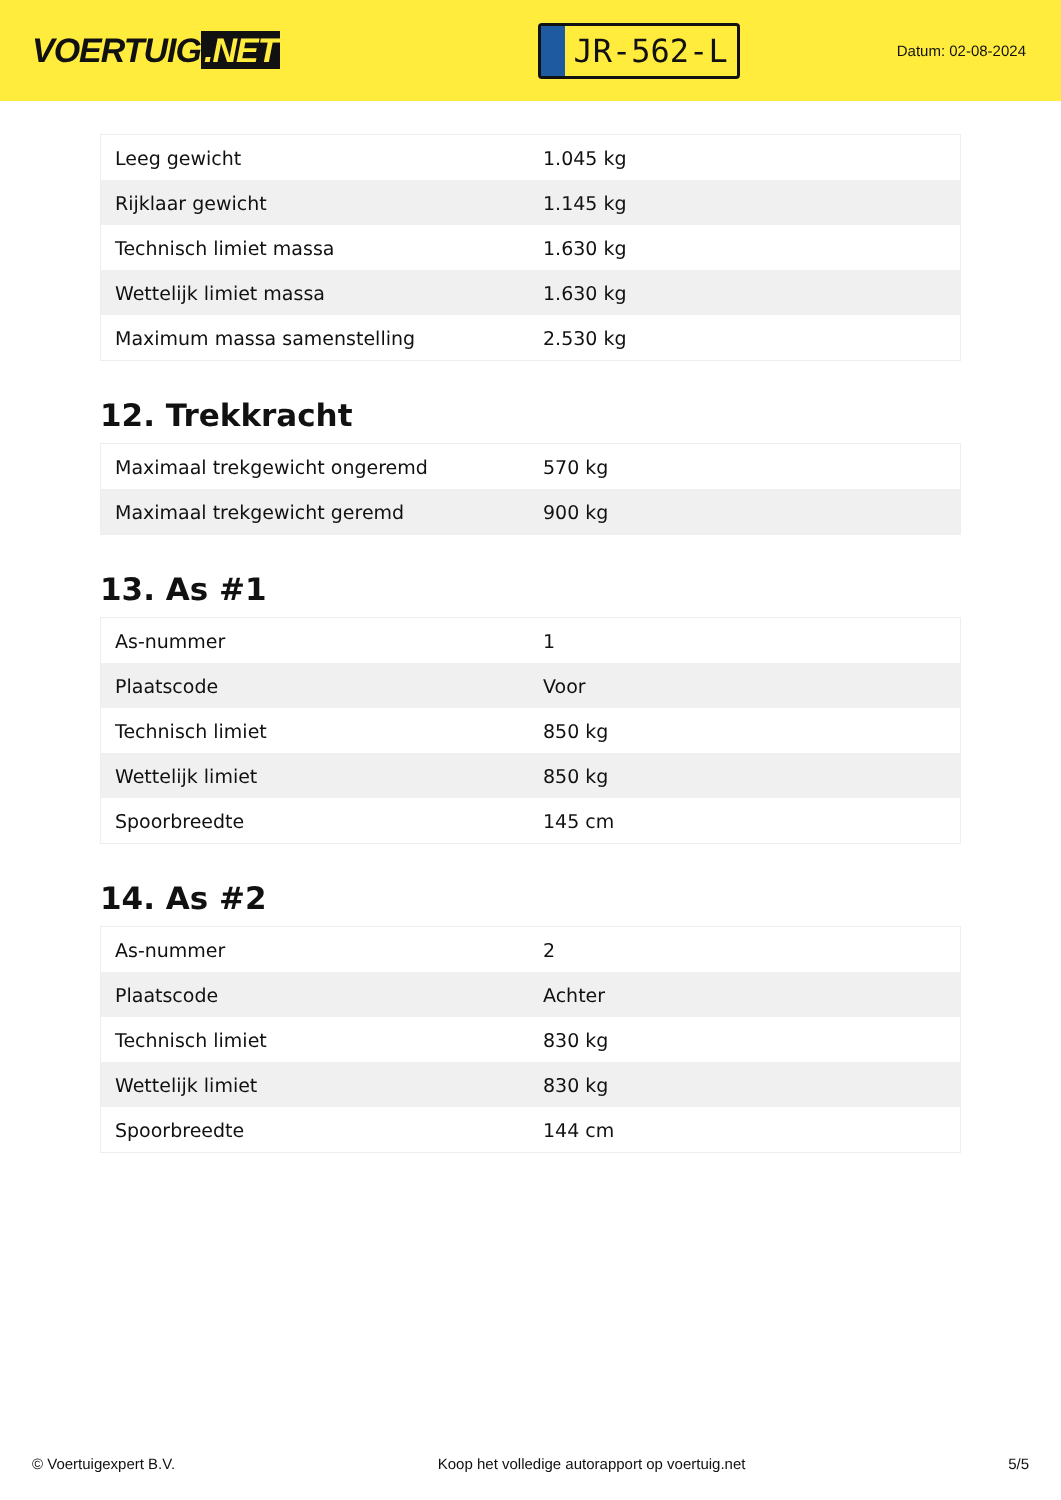VOERTUIG.NET
JR-562-L
Datum: 02-08-2024
| Leeg gewicht | 1.045 kg |
| Rijklaar gewicht | 1.145 kg |
| Technisch limiet massa | 1.630 kg |
| Wettelijk limiet massa | 1.630 kg |
| Maximum massa samenstelling | 2.530 kg |
12. Trekkracht
| Maximaal trekgewicht ongeremd | 570 kg |
| Maximaal trekgewicht geremd | 900 kg |
13. As #1
| As-nummer | 1 |
| Plaatscode | Voor |
| Technisch limiet | 850 kg |
| Wettelijk limiet | 850 kg |
| Spoorbreedte | 145 cm |
14. As #2
| As-nummer | 2 |
| Plaatscode | Achter |
| Technisch limiet | 830 kg |
| Wettelijk limiet | 830 kg |
| Spoorbreedte | 144 cm |
© Voertuigexpert B.V. Koop het volledige autorapport op voertuig.net 5/5